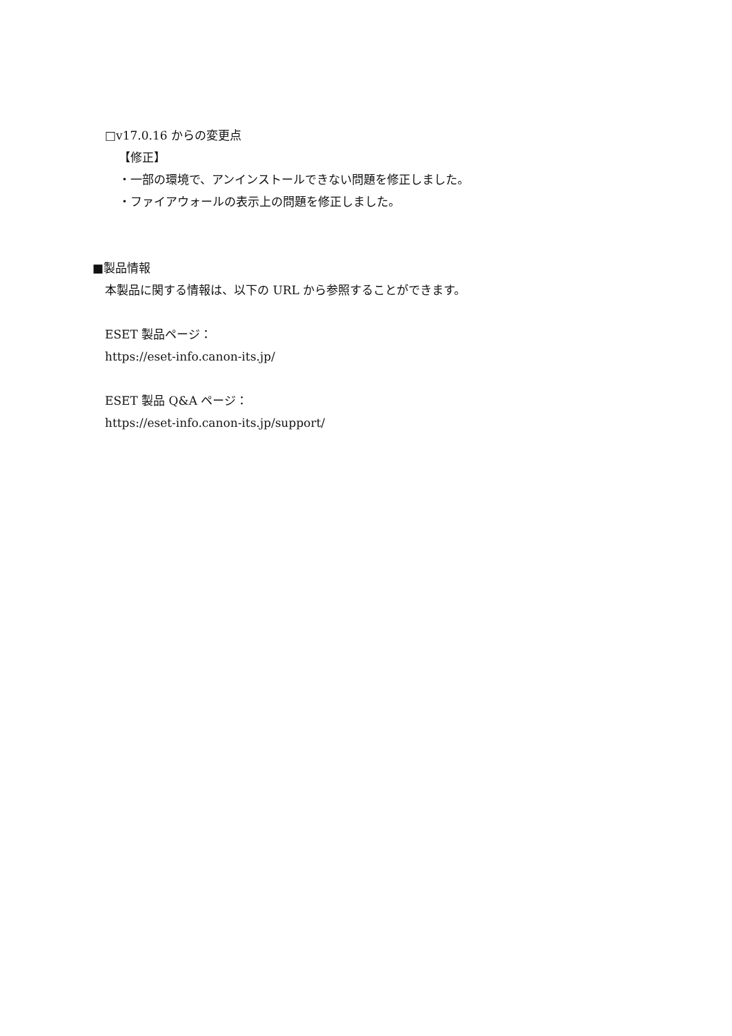□v17.0.16 からの変更点
【修正】
・一部の環境で、アンインストールできない問題を修正しました。
・ファイアウォールの表示上の問題を修正しました。
■製品情報
本製品に関する情報は、以下の URL から参照することができます。
ESET 製品ページ：
https://eset-info.canon-its.jp/
ESET 製品 Q&A ページ：
https://eset-info.canon-its.jp/support/